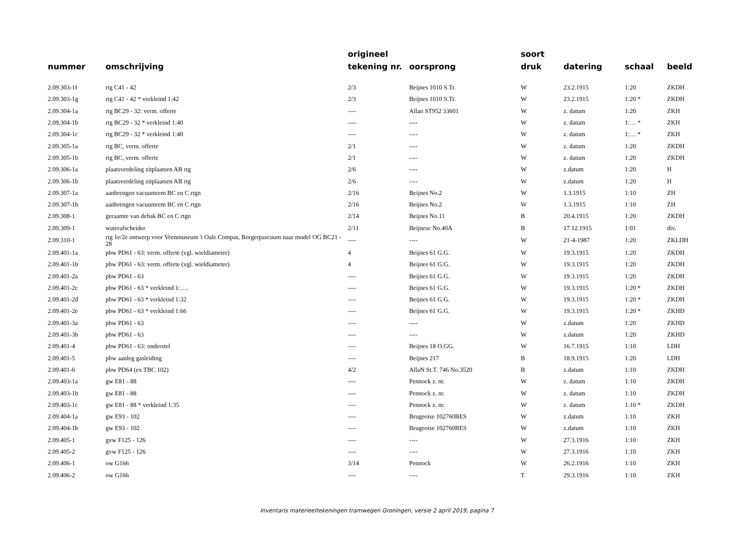| nummer | omschrijving | origineel tekening nr. | oorsprong | soort druk | datering | schaal | beeld |
| --- | --- | --- | --- | --- | --- | --- | --- |
| 2.09.303-1f | rtg C41 - 42 | 2/3 | Beijnes 1010 S.Tr. | W | 23.2.1915 | 1:20 | ZKDH |
| 2.09.303-1g | rtg C41 - 42 * verkleind 1:42 | 2/3 | Beijnes 1010 S.Tr. | W | 23.2.1915 | 1:20 * | ZKDH |
| 2.09.304-1a | rtg BC29 - 32: verm. offerte | ---- | Allan ST952 33601 | W | z. datum | 1:20 | ZKH |
| 2.09.304-1b | rtg BC29 - 32 * verkleind 1:40 | ---- | ---- | W | z. datum | 1:… * | ZKH |
| 2.09.304-1c | rtg BC29 - 32 * verkleind 1:40 | ---- | ---- | W | z. datum | 1:… * | ZKH |
| 2.09.305-1a | rtg BC, verm. offerte | 2/1 | ---- | W | z. datum | 1:20 | ZKDH |
| 2.09.305-1b | rtg BC, verm. offerte | 2/1 | ---- | W | z. datum | 1:20 | ZKDH |
| 2.09.306-1a | plaatsverdeling zitplaatsen AB rtg | 2/6 | ---- | W | z.datum | 1:20 | H |
| 2.09.306-1b | plaatsverdeling zitplaatsen AB rtg | 2/6 | ---- | W | z.datum | 1:20 | H |
| 2.09.307-1a | aanbrengen vacuumrem BC en C rtgn | 2/16 | Beijnes No.2 | W | 1.3.1915 | 1:10 | ZH |
| 2.09.307-1b | aanbrengen vacuumrem BC en C rtgn | 2/16 | Beijnes No.2 | W | 1.3.1915 | 1:10 | ZH |
| 2.09.308-1 | geraamte van debak BC en C rtgn | 2/14 | Beijnes No.11 | B | 20.4.1915 | 1:20 | ZKDH |
| 2.09.309-1 | waterafscheider | 2/11 | Beijnesc No.40A | B | 17.12.1915 | 1:01 | div. |
| 2.09.310-1 | rtg 1e/2e ontwerp voor Veenmuseum 't Oale Compas, Borgerpascuum naar model OG BC21 - 28 | ---- | ---- | W | 21-4-1987 | 1:20 | ZKLDH |
| 2.09.401-1a | pbw PD61 - 63: verm. offerte (vgl. wieldiameter) | 4 | Beijnes 61 G.G. | W | 19.3.1915 | 1:20 | ZKDH |
| 2.09.401-1b | pbw PD61 - 63: verm. offerte (vgl. wieldiameter) | 4 | Beijnes 61 G.G. | W | 19.3.1915 | 1:20 | ZKDH |
| 2.09.401-2a | pbw PD61 - 63 | ---- | Beijnes 61 G.G. | W | 19.3.1915 | 1:20 | ZKDH |
| 2.09.401-2c | pbw PD61 - 63 * verkleind 1:…. | ---- | Beijnes 61 G.G. | W | 19.3.1915 | 1:20 * | ZKDH |
| 2.09.401-2d | pbw PD61 - 63 * verkleind 1:32 | ---- | Beijnes 61 G.G. | W | 19.3.1915 | 1:20 * | ZKDH |
| 2.09.401-2e | pbw PD61 - 63 * verkleind 1:66 | ---- | Beijnes 61 G.G. | W | 19.3.1915 | 1:20 * | ZKHD |
| 2.09.401-3a | pbw PD61 - 63 | ---- | ---- | W | z.datum | 1:20 | ZKHD |
| 2.09.401-3b | pbw PD61 - 63 | ---- | ---- | W | z.datum | 1:20 | ZKHD |
| 2.09.401-4 | pbw PD61 - 63: onderstel | ---- | Beijnes 18 O.GG. | W | 16.7.1915 | 1:10 | LDH |
| 2.09.401-5 | pbw aanleg gasleiding | ---- | Beijnes 217 | B | 18.9.1915 | 1:20 | LDH |
| 2.09.401-6 | pbw PD64 (ex TBC 102) | 4/2 | AllaN St.T. 746 No.3520 | B | z.datum | 1:10 | ZKDH |
| 2.09.403-1a | gw E81 - 88 | ---- | Pennock z. nr. | W | z. datum | 1:10 | ZKDH |
| 2.09.403-1b | gw E81 - 88 | ---- | Pennock z. nr. | W | z. datum | 1:10 | ZKDH |
| 2.09.403-1c | gw E81 - 88 * verkleind 1:35 | ---- | Pennock z. nr. | W | z. datum | 1:10 * | ZKDH |
| 2.09.404-1a | gw E93 - 102 | ---- | Brugeoise 102760BES | W | z.datum | 1:10 | ZKH |
| 2.09.404-1b | gw E93 - 102 | ---- | Brugeoise 102760BES | W | z.datum | 1:10 | ZKH |
| 2.09.405-1 | gvw F125 - 126 | ---- | ---- | W | 27.3.1916 | 1:10 | ZKH |
| 2.09.405-2 | gvw F125 - 126 | ---- | ---- | W | 27.3.1916 | 1:10 | ZKH |
| 2.09.406-1 | ow G166 | 3/14 | Pennock | W | 26.2.1916 | 1:10 | ZKH |
| 2.09.406-2 | ow G166 | ---- | ---- | T | 29.3.1916 | 1:10 | ZKH |
Inventaris materieeltekeningen tramwegen Groningen, versie 2 april 2019, pagina 7